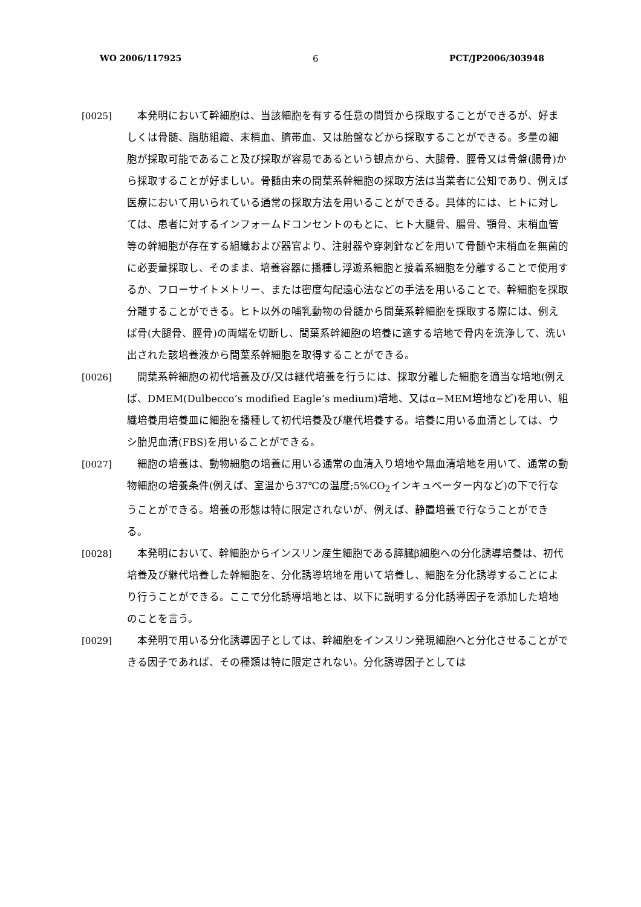WO 2006/117925 6 PCT/JP2006/303948
[0025] 本発明において幹細胞は、当該細胞を有する任意の間質から採取することができるが、好ましくは骨髄、脂肪組織、末梢血、臍帯血、又は胎盤などから採取することができる。多量の細胞が採取可能であること及び採取が容易であるという観点から、大腿骨、脛骨又は骨盤(腸骨)から採取することが好ましい。骨髄由来の間葉系幹細胞の採取方法は当業者に公知であり、例えば医療において用いられている通常の採取方法を用いることができる。具体的には、ヒトに対しては、患者に対するインフォームドコンセントのもとに、ヒト大腿骨、腸骨、顎骨、末梢血管等の幹細胞が存在する組織および器官より、注射器や穿刺針などを用いて骨髄や末梢血を無菌的に必要量採取し、そのまま、培養容器に播種し浮遊系細胞と接着系細胞を分離することで使用するか、フローサイトメトリー、または密度勾配遠心法などの手法を用いることで、幹細胞を採取分離することができる。ヒト以外の哺乳動物の骨髄から間葉系幹細胞を採取する際には、例えば骨(大腿骨、脛骨)の両端を切断し、間葉系幹細胞の培養に適する培地で骨内を洗浄して、洗い出された該培養液から間葉系幹細胞を取得することができる。
[0026] 間葉系幹細胞の初代培養及び/又は継代培養を行うには、採取分離した細胞を適当な培地(例えば、DMEM(Dulbecco’s modified Eagle’s medium)培地、又はα−MEM培地など)を用い、組織培養用培養皿に細胞を播種して初代培養及び継代培養する。培養に用いる血清としては、ウシ胎児血清(FBS)を用いることができる。
[0027] 細胞の培養は、動物細胞の培養に用いる通常の血清入り培地や無血清培地を用いて、通常の動物細胞の培養条件(例えば、室温から37℃の温度;5%CO<sub>2</sub>インキュベーター内など)の下で行なうことができる。培養の形態は特に限定されないが、例えば、静置培養で行なうことができる。
[0028] 本発明において、幹細胞からインスリン産生細胞である膵臓β細胞への分化誘導培養は、初代培養及び継代培養した幹細胞を、分化誘導培地を用いて培養し、細胞を分化誘導することにより行うことができる。ここで分化誘導培地とは、以下に説明する分化誘導因子を添加した培地のことを言う。
[0029] 本発明で用いる分化誘導因子としては、幹細胞をインスリン発現細胞へと分化させることができる因子であれば、その種類は特に限定されない。分化誘導因子としては